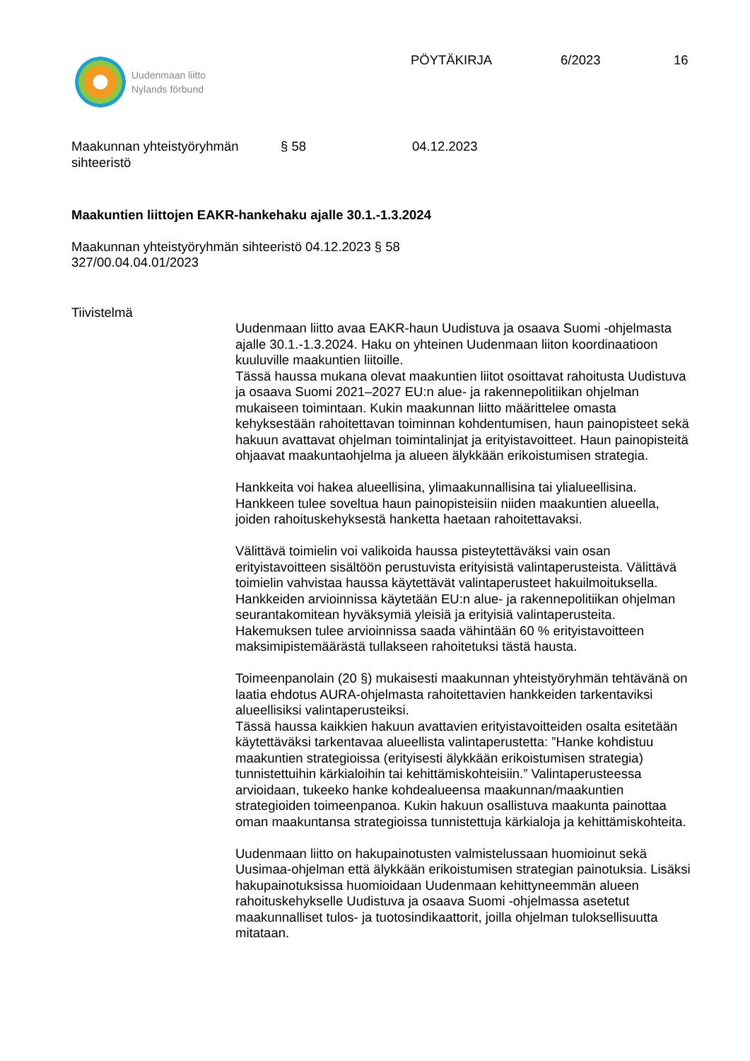Uudenmaan liitto
Nylands förbund
PÖYTÄKIRJA 6/2023 16
Maakunnan yhteistyöryhmän
sihteeristö
§ 58 04.12.2023
Maakuntien liittojen EAKR-hankehaku ajalle 30.1.-1.3.2024
Maakunnan yhteistyöryhmän sihteeristö 04.12.2023 § 58
327/00.04.04.01/2023
Tiivistelmä
Uudenmaan liitto avaa EAKR-haun Uudistuva ja osaava Suomi -ohjelmasta ajalle 30.1.-1.3.2024. Haku on yhteinen Uudenmaan liiton koordinaatioon kuuluville maakuntien liitoille.
Tässä haussa mukana olevat maakuntien liitot osoittavat rahoitusta Uudistuva ja osaava Suomi 2021–2027 EU:n alue- ja rakennepolitiikan ohjelman mukaiseen toimintaan. Kukin maakunnan liitto määrittelee omasta kehyksestään rahoitettavan toiminnan kohdentumisen, haun painopisteet sekä hakuun avattavat ohjelman toimintalinjat ja erityistavoitteet. Haun painopisteitä ohjaavat maakuntaohjelma ja alueen älykkään erikoistumisen strategia.
Hankkeita voi hakea alueellisina, ylimaakunnallisina tai ylialueellisina. Hankkeen tulee soveltua haun painopisteisiin niiden maakuntien alueella, joiden rahoituskehyksestä hanketta haetaan rahoitettavaksi.
Välittävä toimielin voi valikoida haussa pisteytettäväksi vain osan erityistavoitteen sisältöön perustuvista erityisistä valintaperusteista. Välittävä toimielin vahvistaa haussa käytettävät valintaperusteet hakuilmoituksella. Hankkeiden arvioinnissa käytetään EU:n alue- ja rakennepolitiikan ohjelman seurantakomitean hyväksymiä yleisiä ja erityisiä valintaperusteita. Hakemuksen tulee arvioinnissa saada vähintään 60 % erityistavoitteen maksimipistemäärästä tullakseen rahoitetuksi tästä hausta.
Toimeenpanolain (20 §) mukaisesti maakunnan yhteistyöryhmän tehtävänä on laatia ehdotus AURA-ohjelmasta rahoitettavien hankkeiden tarkentaviksi alueellisiksi valintaperusteiksi.
Tässä haussa kaikkien hakuun avattavien erityistavoitteiden osalta esitetään käytettäväksi tarkentavaa alueellista valintaperustetta: ”Hanke kohdistuu maakuntien strategioissa (erityisesti älykkään erikoistumisen strategia) tunnistettuihin kärkialoihin tai kehittämiskohteisiin.” Valintaperusteessa arvioidaan, tukeeko hanke kohdealueensa maakunnan/maakuntien strategioiden toimeenpanoa. Kukin hakuun osallistuva maakunta painottaa oman maakuntansa strategioissa tunnistettuja kärkialoja ja kehittämiskohteita.
Uudenmaan liitto on hakupainotusten valmistelussaan huomioinut sekä Uusimaa-ohjelman että älykkään erikoistumisen strategian painotuksia. Lisäksi hakupainotuksissa huomioidaan Uudenmaan kehittyneemmän alueen rahoituskehykselle Uudistuva ja osaava Suomi -ohjelmassa asetetut maakunnalliset tulos- ja tuotosindikaattorit, joilla ohjelman tuloksellisuutta mitataan.